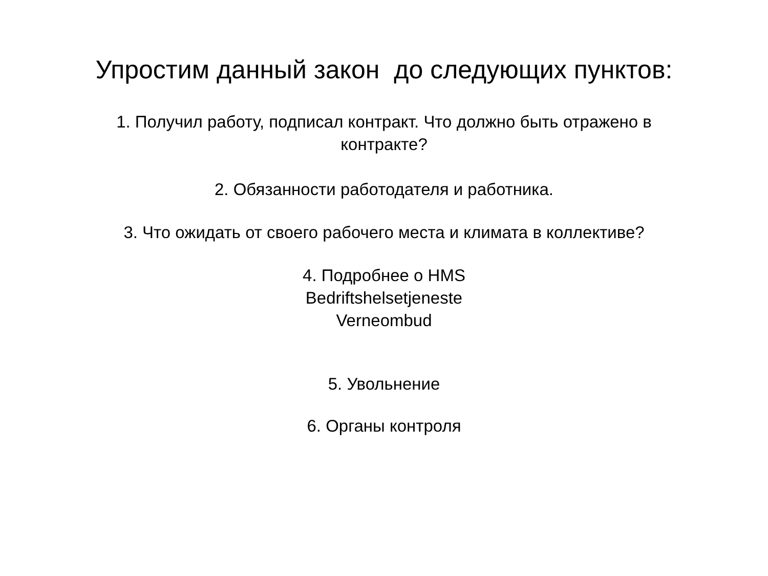Упростим данный закон до следующих пунктов:
1. Получил работу, подписал контракт. Что должно быть отражено в контракте?
2. Обязанности работодателя и работника.
3. Что ожидать от своего рабочего места и климата в коллективе?
4. Подробнее о HMS
Bedriftshelsetjeneste
Verneombud
5. Увольнение
6. Органы контроля